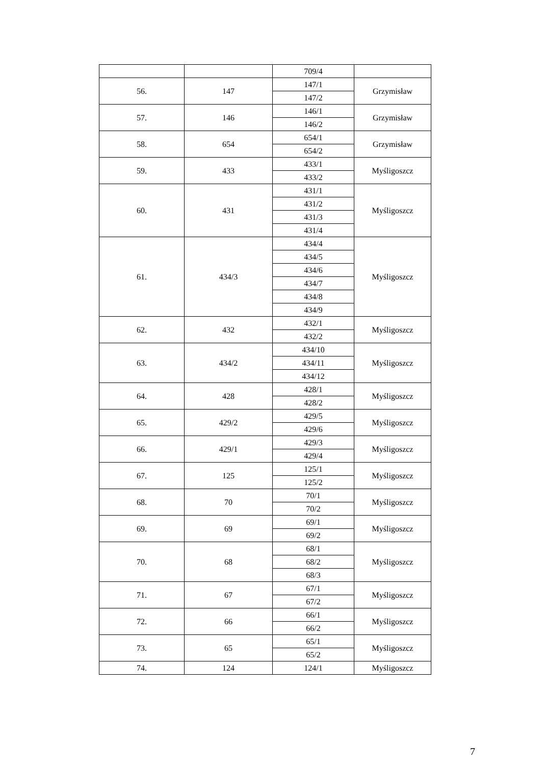| | | 709/4 | |
| 56. | 147 | 147/1 | Grzymisław |
| | | 147/2 | |
| 57. | 146 | 146/1 | Grzymisław |
| | | 146/2 | |
| 58. | 654 | 654/1 | Grzymisław |
| | | 654/2 | |
| 59. | 433 | 433/1 | Myśligoszcz |
| | | 433/2 | |
| 60. | 431 | 431/1 | Myśligoszcz |
| | | 431/2 | |
| | | 431/3 | |
| | | 431/4 | |
| 61. | 434/3 | 434/4 | Myśligoszcz |
| | | 434/5 | |
| | | 434/6 | |
| | | 434/7 | |
| | | 434/8 | |
| | | 434/9 | |
| 62. | 432 | 432/1 | Myśligoszcz |
| | | 432/2 | |
| 63. | 434/2 | 434/10 | Myśligoszcz |
| | | 434/11 | |
| | | 434/12 | |
| 64. | 428 | 428/1 | Myśligoszcz |
| | | 428/2 | |
| 65. | 429/2 | 429/5 | Myśligoszcz |
| | | 429/6 | |
| 66. | 429/1 | 429/3 | Myśligoszcz |
| | | 429/4 | |
| 67. | 125 | 125/1 | Myśligoszcz |
| | | 125/2 | |
| 68. | 70 | 70/1 | Myśligoszcz |
| | | 70/2 | |
| 69. | 69 | 69/1 | Myśligoszcz |
| | | 69/2 | |
| 70. | 68 | 68/1 | Myśligoszcz |
| | | 68/2 | |
| | | 68/3 | |
| 71. | 67 | 67/1 | Myśligoszcz |
| | | 67/2 | |
| 72. | 66 | 66/1 | Myśligoszcz |
| | | 66/2 | |
| 73. | 65 | 65/1 | Myśligoszcz |
| | | 65/2 | |
| 74. | 124 | 124/1 | Myśligoszcz |
7